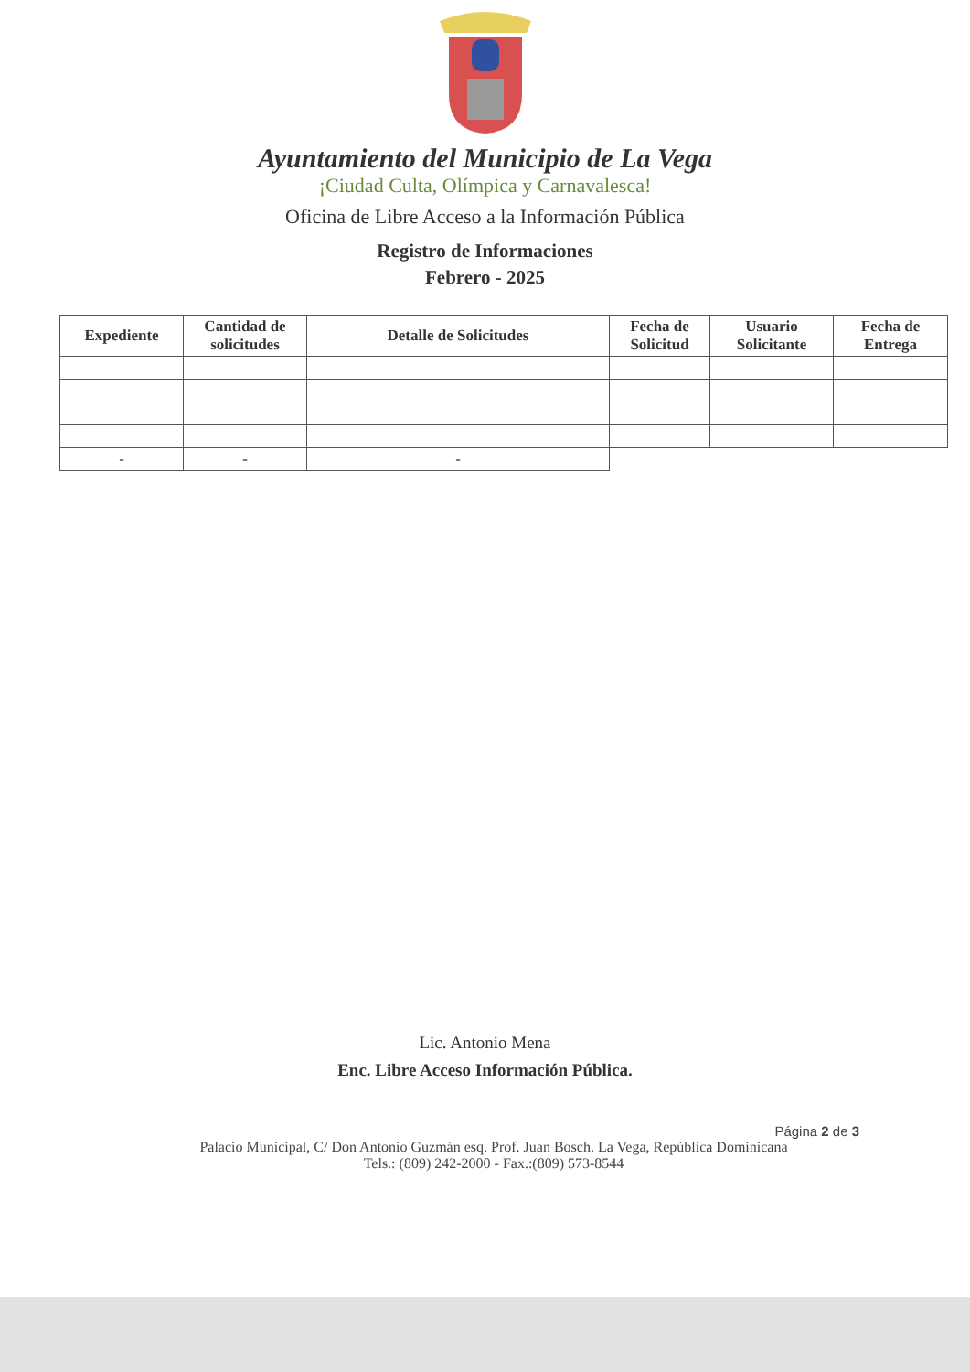Ayuntamiento del Municipio de La Vega
¡Ciudad Culta, Olímpica y Carnavalesca!
Oficina de Libre Acceso a la Información Pública
Registro de Informaciones
Febrero - 2025
| Expediente | Cantidad de solicitudes | Detalle de Solicitudes | Fecha de Solicitud | Usuario Solicitante | Fecha de Entrega |
| --- | --- | --- | --- | --- | --- |
| - | - | - | | | |
Lic. Antonio Mena
Enc. Libre Acceso Información Pública.
Página 2 de 3
Palacio Municipal, C/ Don Antonio Guzmán esq. Prof. Juan Bosch. La Vega, República Dominicana
Tels.: (809) 242-2000 - Fax.:(809) 573-8544